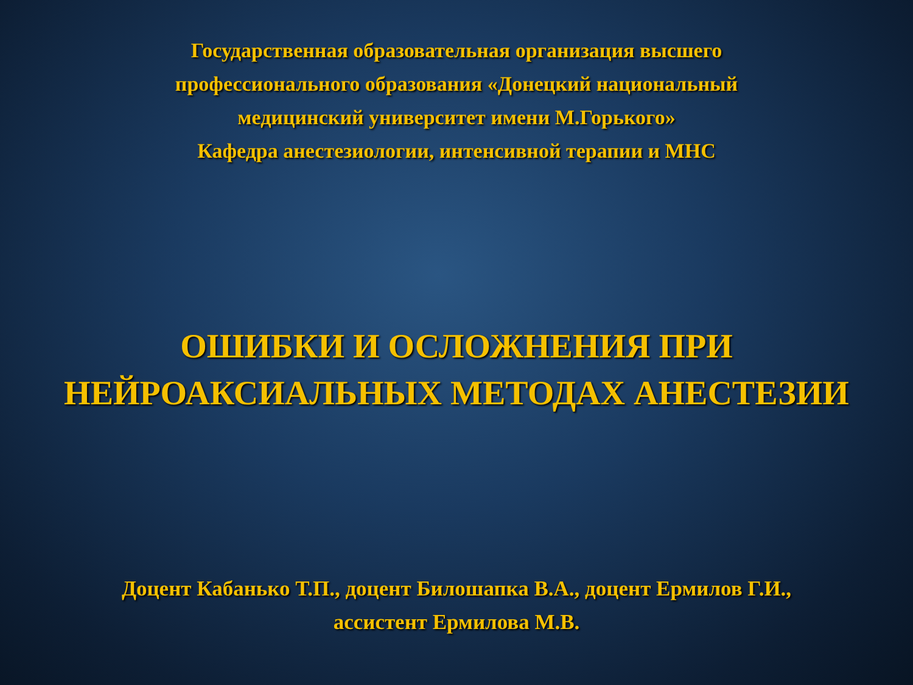Государственная образовательная организация высшего
профессионального образования «Донецкий национальный
медицинский университет имени М.Горького»
Кафедра анестезиологии, интенсивной терапии и МНС
ОШИБКИ И ОСЛОЖНЕНИЯ ПРИ
НЕЙРОАКСИАЛЬНЫХ МЕТОДАХ АНЕСТЕЗИИ
Доцент Кабанько Т.П., доцент Билошапка В.А., доцент Ермилов Г.И.,
ассистент Ермилова М.В.